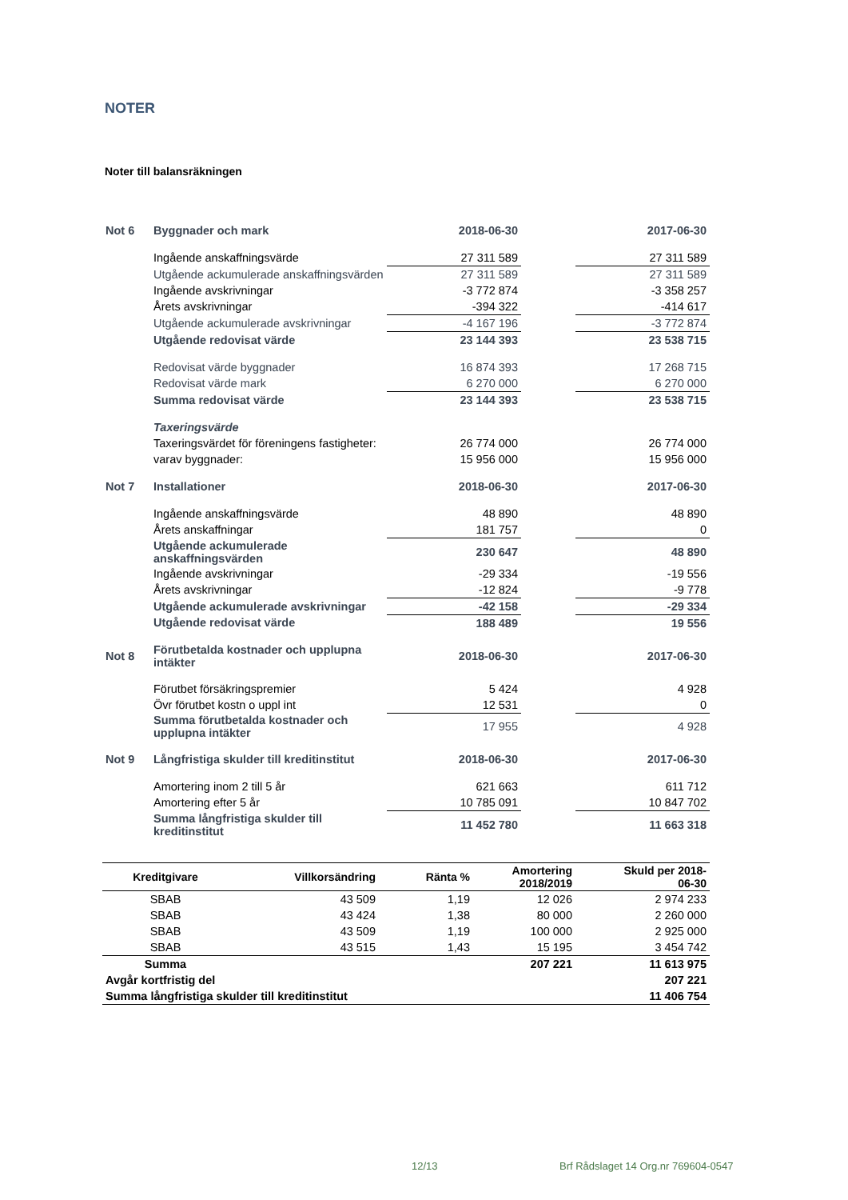NOTER
Noter till balansräkningen
| Not 6 | Byggnader och mark | 2018-06-30 | | 2017-06-30 |
| | Ingående anskaffningsvärde | 27 311 589 | | 27 311 589 |
| | Utgående ackumulerade anskaffningsvärden | 27 311 589 | | 27 311 589 |
| | Ingående avskrivningar | -3 772 874 | | -3 358 257 |
| | Årets avskrivningar | -394 322 | | -414 617 |
| | Utgående ackumulerade avskrivningar | -4 167 196 | | -3 772 874 |
| | Utgående redovisat värde | 23 144 393 | | 23 538 715 |
| | Redovisat värde byggnader | 16 874 393 | | 17 268 715 |
| | Redovisat värde mark | 6 270 000 | | 6 270 000 |
| | Summa redovisat värde | 23 144 393 | | 23 538 715 |
| | Taxeringsvärde | | | |
| | Taxeringsvärdet för föreningens fastigheter: | 26 774 000 | | 26 774 000 |
| | varav byggnader: | 15 956 000 | | 15 956 000 |
| Not 7 | Installationer | 2018-06-30 | | 2017-06-30 |
| | Ingående anskaffningsvärde | 48 890 | | 48 890 |
| | Årets anskaffningar | 181 757 | | 0 |
| | Utgående ackumulerade anskaffningsvärden | 230 647 | | 48 890 |
| | Ingående avskrivningar | -29 334 | | -19 556 |
| | Årets avskrivningar | -12 824 | | -9 778 |
| | Utgående ackumulerade avskrivningar | -42 158 | | -29 334 |
| | Utgående redovisat värde | 188 489 | | 19 556 |
| Not 8 | Förutbetalda kostnader och upplupna intäkter | 2018-06-30 | | 2017-06-30 |
| | Förutbet försäkringspremier | 5 424 | | 4 928 |
| | Övr förutbet kostn o uppl int | 12 531 | | 0 |
| | Summa förutbetalda kostnader och upplupna intäkter | 17 955 | | 4 928 |
| Not 9 | Långfristiga skulder till kreditinstitut | 2018-06-30 | | 2017-06-30 |
| | Amortering inom 2 till 5 år | 621 663 | | 611 712 |
| | Amortering efter 5 år | 10 785 091 | | 10 847 702 |
| | Summa långfristiga skulder till kreditinstitut | 11 452 780 | | 11 663 318 |
| Kreditgivare | Villkorsändring | Ränta % | Amortering 2018/2019 | Skuld per 2018- 06-30 |
| --- | --- | --- | --- | --- |
| SBAB | 43 509 | 1,19 | 12 026 | 2 974 233 |
| SBAB | 43 424 | 1,38 | 80 000 | 2 260 000 |
| SBAB | 43 509 | 1,19 | 100 000 | 2 925 000 |
| SBAB | 43 515 | 1,43 | 15 195 | 3 454 742 |
| Summa | | | 207 221 | 11 613 975 |
| Avgår kortfristig del | | | | 207 221 |
| Summa långfristiga skulder till kreditinstitut | | | | 11 406 754 |
12/13
Brf Rådslaget 14 Org.nr 769604-0547